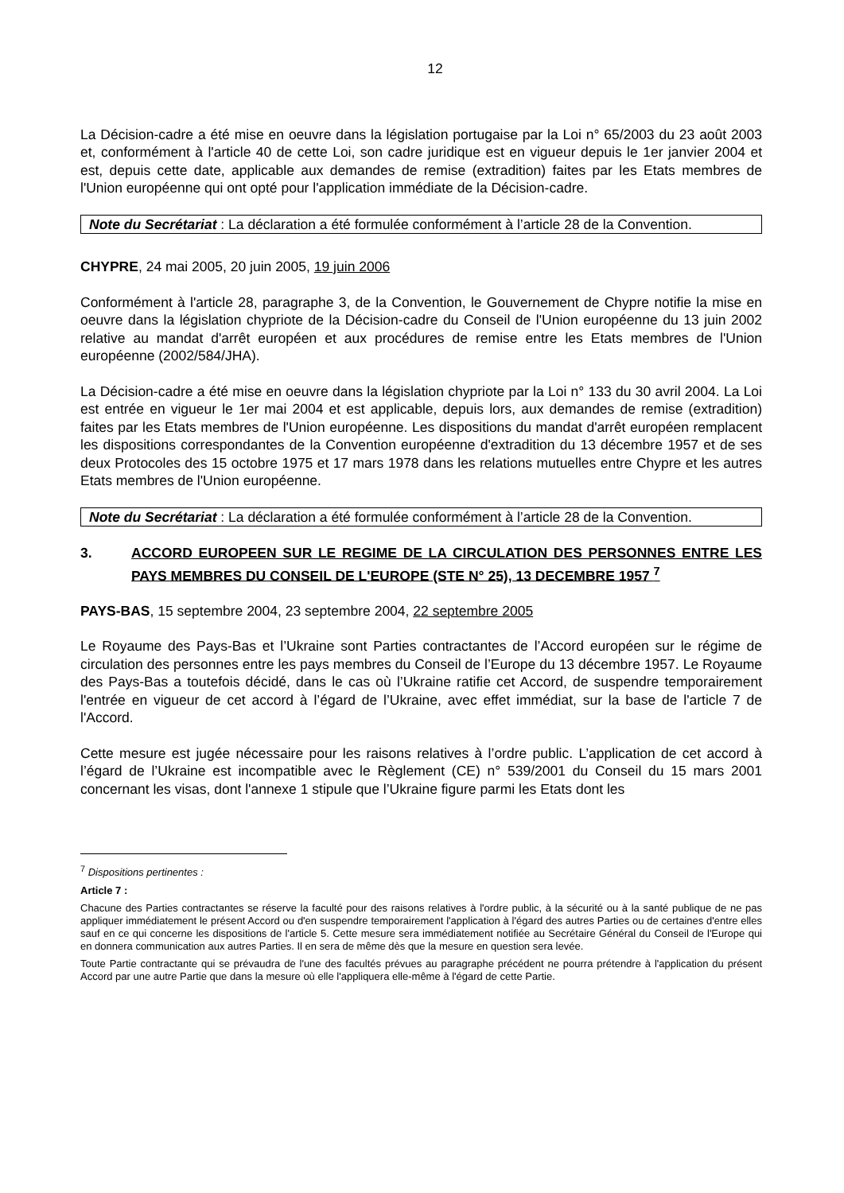12
La Décision-cadre a été mise en oeuvre dans la législation portugaise par la Loi n° 65/2003 du 23 août 2003 et, conformément à l'article 40 de cette Loi, son cadre juridique est en vigueur depuis le 1er janvier 2004 et est, depuis cette date, applicable aux demandes de remise (extradition) faites par les Etats membres de l'Union européenne qui ont opté pour l'application immédiate de la Décision-cadre.
Note du Secrétariat : La déclaration a été formulée conformément à l’article 28 de la Convention.
CHYPRE, 24 mai 2005, 20 juin 2005, 19 juin 2006
Conformément à l'article 28, paragraphe 3, de la Convention, le Gouvernement de Chypre notifie la mise en oeuvre dans la législation chypriote de la Décision-cadre du Conseil de l'Union européenne du 13 juin 2002 relative au mandat d'arrêt européen et aux procédures de remise entre les Etats membres de l'Union européenne (2002/584/JHA).
La Décision-cadre a été mise en oeuvre dans la législation chypriote par la Loi n° 133 du 30 avril 2004. La Loi est entrée en vigueur le 1er mai 2004 et est applicable, depuis lors, aux demandes de remise (extradition) faites par les Etats membres de l'Union européenne. Les dispositions du mandat d'arrêt européen remplacent les dispositions correspondantes de la Convention européenne d'extradition du 13 décembre 1957 et de ses deux Protocoles des 15 octobre 1975 et 17 mars 1978 dans les relations mutuelles entre Chypre et les autres Etats membres de l'Union européenne.
Note du Secrétariat : La déclaration a été formulée conformément à l’article 28 de la Convention.
3. ACCORD EUROPEEN SUR LE REGIME DE LA CIRCULATION DES PERSONNES ENTRE LES PAYS MEMBRES DU CONSEIL DE L'EUROPE (STE N° 25), 13 DECEMBRE 1957 <sup>7</sup>
PAYS-BAS, 15 septembre 2004, 23 septembre 2004, 22 septembre 2005
Le Royaume des Pays-Bas et l’Ukraine sont Parties contractantes de l’Accord européen sur le régime de circulation des personnes entre les pays membres du Conseil de l’Europe du 13 décembre 1957. Le Royaume des Pays-Bas a toutefois décidé, dans le cas où l’Ukraine ratifie cet Accord, de suspendre temporairement l'entrée en vigueur de cet accord à l’égard de l’Ukraine, avec effet immédiat, sur la base de l'article 7 de l'Accord.
Cette mesure est jugée nécessaire pour les raisons relatives à l’ordre public. L’application de cet accord à l’égard de l’Ukraine est incompatible avec le Règlement (CE) n° 539/2001 du Conseil du 15 mars 2001 concernant les visas, dont l'annexe 1 stipule que l’Ukraine figure parmi les Etats dont les
<sup>7</sup> Dispositions pertinentes :
Article 7 :
Chacune des Parties contractantes se réserve la faculté pour des raisons relatives à l'ordre public, à la sécurité ou à la santé publique de ne pas appliquer immédiatement le présent Accord ou d'en suspendre temporairement l'application à l'égard des autres Parties ou de certaines d'entre elles sauf en ce qui concerne les dispositions de l'article 5. Cette mesure sera immédiatement notifiée au Secrétaire Général du Conseil de l'Europe qui en donnera communication aux autres Parties. Il en sera de même dès que la mesure en question sera levée.
Toute Partie contractante qui se prévaudra de l'une des facultés prévues au paragraphe précédent ne pourra prétendre à l'application du présent Accord par une autre Partie que dans la mesure où elle l'appliquera elle-même à l'égard de cette Partie.